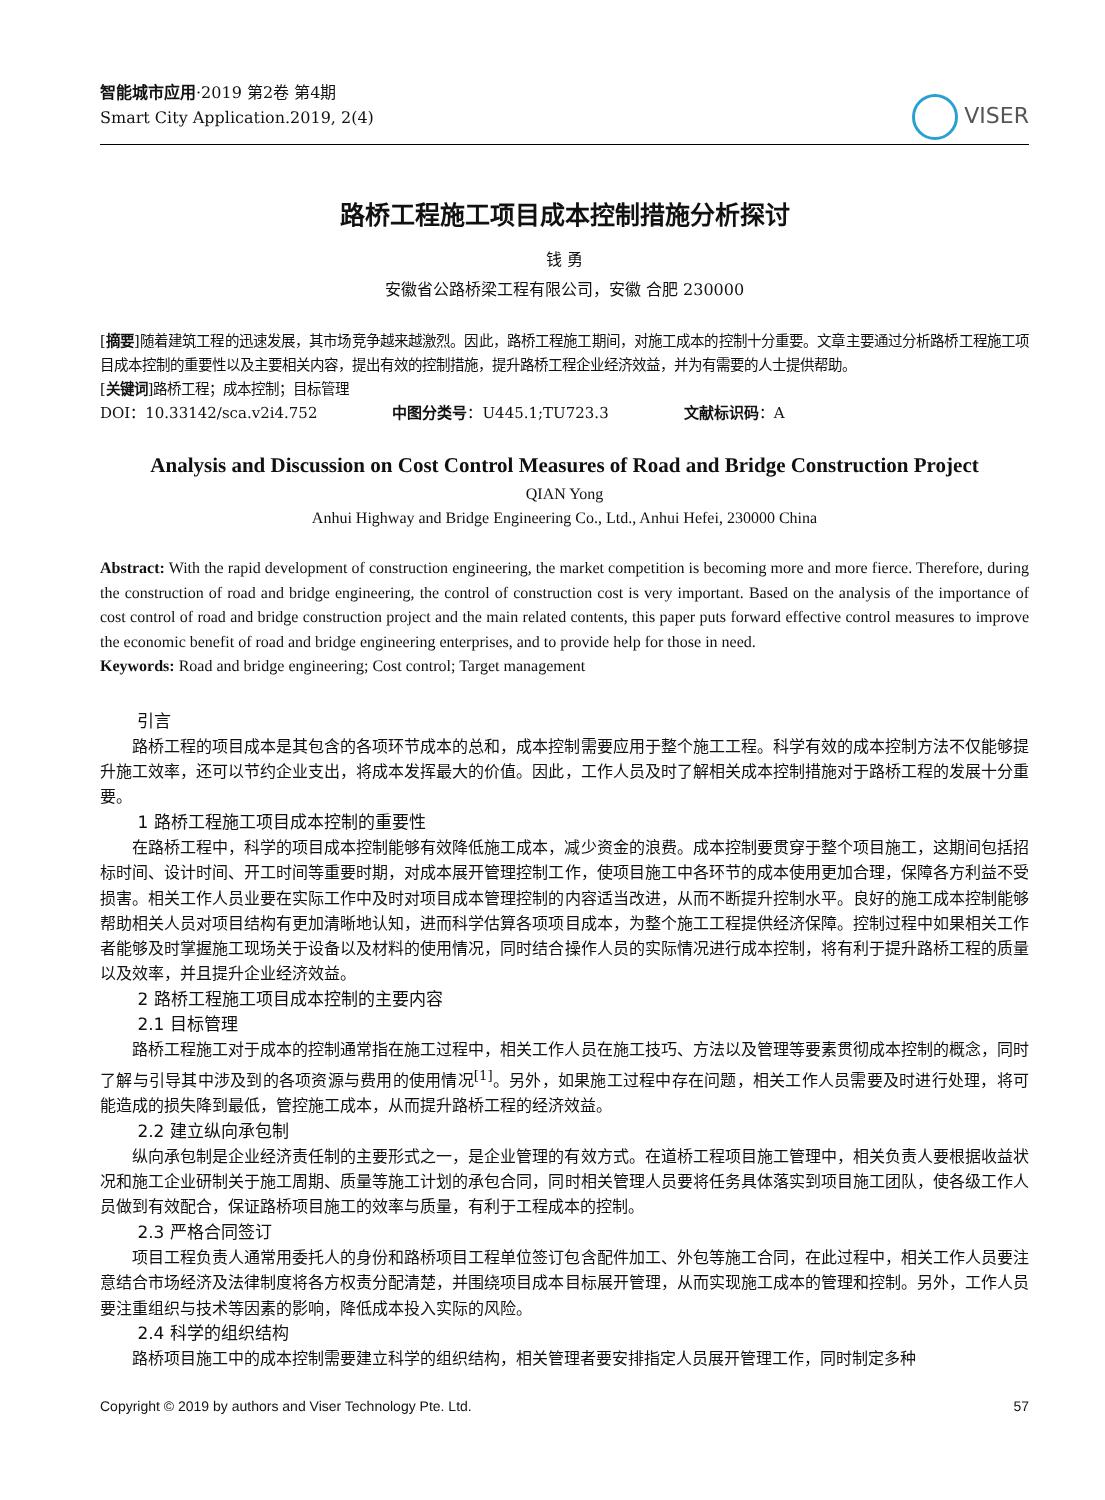智能城市应用·2019 第2卷 第4期
Smart City Application.2019, 2(4)
VISER
路桥工程施工项目成本控制措施分析探讨
钱 勇
安徽省公路桥梁工程有限公司，安徽 合肥 230000
[摘要]随着建筑工程的迅速发展，其市场竞争越来越激烈。因此，路桥工程施工期间，对施工成本的控制十分重要。文章主要通过分析路桥工程施工项目成本控制的重要性以及主要相关内容，提出有效的控制措施，提升路桥工程企业经济效益，并为有需要的人士提供帮助。
[关键词]路桥工程；成本控制；目标管理
DOI：10.33142/sca.v2i4.752 中图分类号：U445.1;TU723.3 文献标识码：A
Analysis and Discussion on Cost Control Measures of Road and Bridge Construction Project
QIAN Yong
Anhui Highway and Bridge Engineering Co., Ltd., Anhui Hefei, 230000 China
Abstract: With the rapid development of construction engineering, the market competition is becoming more and more fierce. Therefore, during the construction of road and bridge engineering, the control of construction cost is very important. Based on the analysis of the importance of cost control of road and bridge construction project and the main related contents, this paper puts forward effective control measures to improve the economic benefit of road and bridge engineering enterprises, and to provide help for those in need.
Keywords: Road and bridge engineering; Cost control; Target management
引言
路桥工程的项目成本是其包含的各项环节成本的总和，成本控制需要应用于整个施工工程。科学有效的成本控制方法不仅能够提升施工效率，还可以节约企业支出，将成本发挥最大的价值。因此，工作人员及时了解相关成本控制措施对于路桥工程的发展十分重要。
1 路桥工程施工项目成本控制的重要性
在路桥工程中，科学的项目成本控制能够有效降低施工成本，减少资金的浪费。成本控制要贯穿于整个项目施工，这期间包括招标时间、设计时间、开工时间等重要时期，对成本展开管理控制工作，使项目施工中各环节的成本使用更加合理，保障各方利益不受损害。相关工作人员业要在实际工作中及时对项目成本管理控制的内容适当改进，从而不断提升控制水平。良好的施工成本控制能够帮助相关人员对项目结构有更加清晰地认知，进而科学估算各项项目成本，为整个施工工程提供经济保障。控制过程中如果相关工作者能够及时掌握施工现场关于设备以及材料的使用情况，同时结合操作人员的实际情况进行成本控制，将有利于提升路桥工程的质量以及效率，并且提升企业经济效益。
2 路桥工程施工项目成本控制的主要内容
2.1 目标管理
路桥工程施工对于成本的控制通常指在施工过程中，相关工作人员在施工技巧、方法以及管理等要素贯彻成本控制的概念，同时了解与引导其中涉及到的各项资源与费用的使用情况<sup>[1]</sup>。另外，如果施工过程中存在问题，相关工作人员需要及时进行处理，将可能造成的损失降到最低，管控施工成本，从而提升路桥工程的经济效益。
2.2 建立纵向承包制
纵向承包制是企业经济责任制的主要形式之一，是企业管理的有效方式。在道桥工程项目施工管理中，相关负责人要根据收益状况和施工企业研制关于施工周期、质量等施工计划的承包合同，同时相关管理人员要将任务具体落实到项目施工团队，使各级工作人员做到有效配合，保证路桥项目施工的效率与质量，有利于工程成本的控制。
2.3 严格合同签订
项目工程负责人通常用委托人的身份和路桥项目工程单位签订包含配件加工、外包等施工合同，在此过程中，相关工作人员要注意结合市场经济及法律制度将各方权责分配清楚，并围绕项目成本目标展开管理，从而实现施工成本的管理和控制。另外，工作人员要注重组织与技术等因素的影响，降低成本投入实际的风险。
2.4 科学的组织结构
路桥项目施工中的成本控制需要建立科学的组织结构，相关管理者要安排指定人员展开管理工作，同时制定多种
Copyright © 2019 by authors and Viser Technology Pte. Ltd. 57